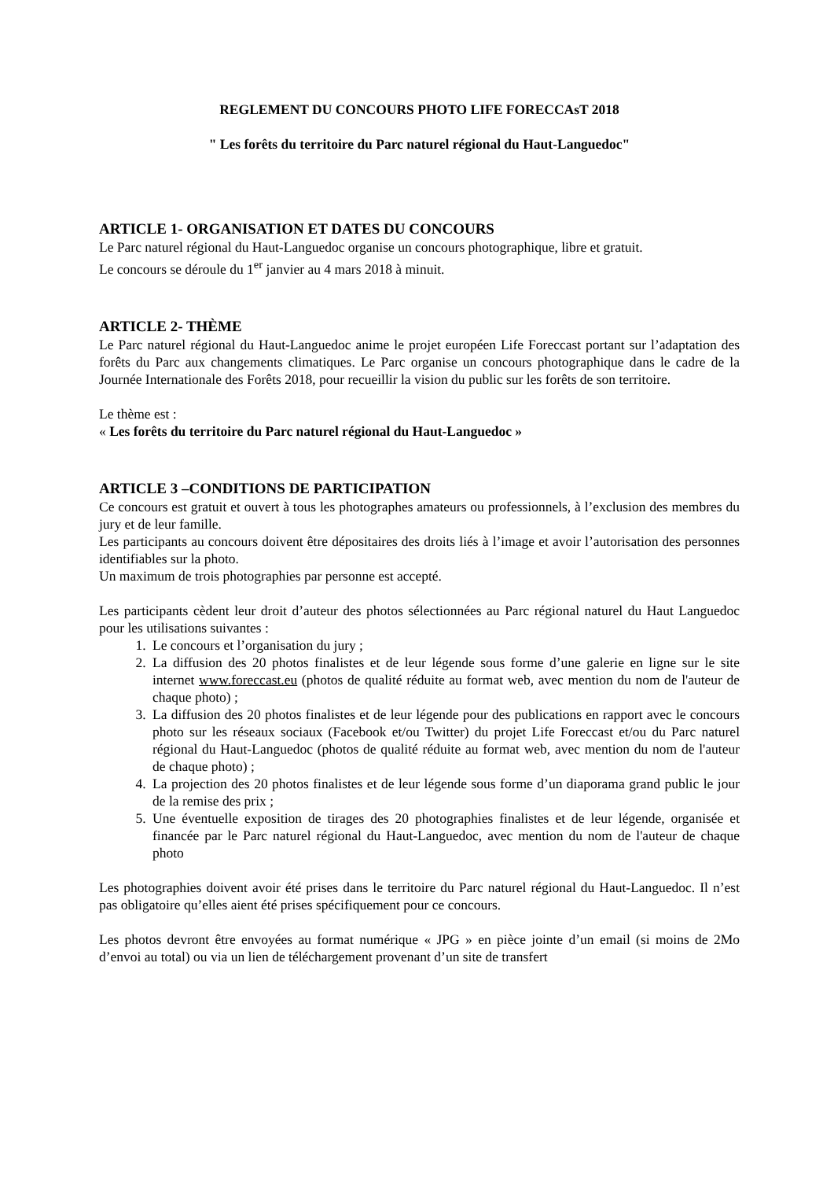REGLEMENT DU CONCOURS PHOTO LIFE FORECCAsT 2018
" Les forêts du territoire du Parc naturel régional du Haut-Languedoc"
ARTICLE 1- ORGANISATION ET DATES DU CONCOURS
Le Parc naturel régional du Haut-Languedoc organise un concours photographique, libre et gratuit.
Le concours se déroule du 1<sup>er</sup> janvier au 4 mars 2018 à minuit.
ARTICLE 2- THÈME
Le Parc naturel régional du Haut-Languedoc anime le projet européen Life Foreccast portant sur l’adaptation des forêts du Parc aux changements climatiques. Le Parc organise un concours photographique dans le cadre de la Journée Internationale des Forêts 2018, pour recueillir la vision du public sur les forêts de son territoire.
Le thème est :
« Les forêts du territoire du Parc naturel régional du Haut-Languedoc »
ARTICLE 3 –CONDITIONS DE PARTICIPATION
Ce concours est gratuit et ouvert à tous les photographes amateurs ou professionnels, à l’exclusion des membres du jury et de leur famille.
Les participants au concours doivent être dépositaires des droits liés à l’image et avoir l’autorisation des personnes identifiables sur la photo.
Un maximum de trois photographies par personne est accepté.
Les participants cèdent leur droit d’auteur des photos sélectionnées au Parc régional naturel du Haut Languedoc pour les utilisations suivantes :
1. Le concours et l’organisation du jury ;
2. La diffusion des 20 photos finalistes et de leur légende sous forme d’une galerie en ligne sur le site internet www.foreccast.eu (photos de qualité réduite au format web, avec mention du nom de l'auteur de chaque photo) ;
3. La diffusion des 20 photos finalistes et de leur légende pour des publications en rapport avec le concours photo sur les réseaux sociaux (Facebook et/ou Twitter) du projet Life Foreccast et/ou du Parc naturel régional du Haut-Languedoc (photos de qualité réduite au format web, avec mention du nom de l'auteur de chaque photo) ;
4. La projection des 20 photos finalistes et de leur légende sous forme d’un diaporama grand public le jour de la remise des prix ;
5. Une éventuelle exposition de tirages des 20 photographies finalistes et de leur légende, organisée et financée par le Parc naturel régional du Haut-Languedoc, avec mention du nom de l'auteur de chaque photo
Les photographies doivent avoir été prises dans le territoire du Parc naturel régional du Haut-Languedoc. Il n’est pas obligatoire qu’elles aient été prises spécifiquement pour ce concours.
Les photos devront être envoyées au format numérique « JPG » en pièce jointe d’un email (si moins de 2Mo d’envoi au total) ou via un lien de téléchargement provenant d’un site de transfert